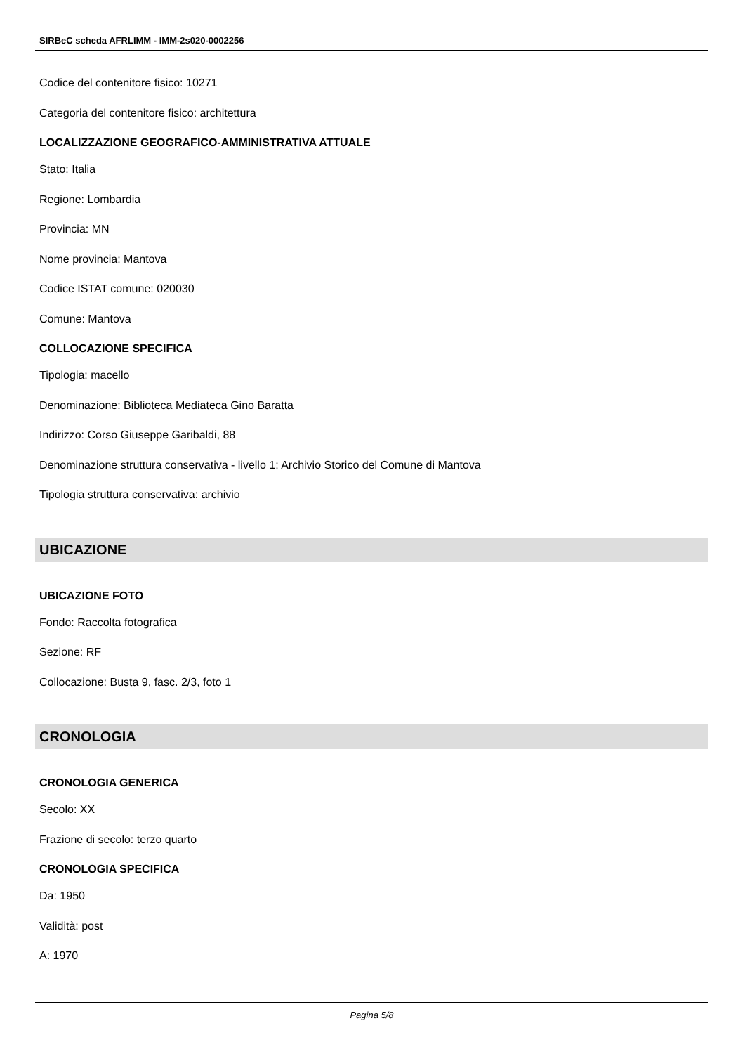SIRBeC scheda AFRLIMM - IMM-2s020-0002256
Codice del contenitore fisico: 10271
Categoria del contenitore fisico: architettura
LOCALIZZAZIONE GEOGRAFICO-AMMINISTRATIVA ATTUALE
Stato: Italia
Regione: Lombardia
Provincia: MN
Nome provincia: Mantova
Codice ISTAT comune: 020030
Comune: Mantova
COLLOCAZIONE SPECIFICA
Tipologia: macello
Denominazione: Biblioteca Mediateca Gino Baratta
Indirizzo: Corso Giuseppe Garibaldi, 88
Denominazione struttura conservativa - livello 1: Archivio Storico del Comune di Mantova
Tipologia struttura conservativa: archivio
UBICAZIONE
UBICAZIONE FOTO
Fondo: Raccolta fotografica
Sezione: RF
Collocazione: Busta 9, fasc. 2/3, foto 1
CRONOLOGIA
CRONOLOGIA GENERICA
Secolo: XX
Frazione di secolo: terzo quarto
CRONOLOGIA SPECIFICA
Da: 1950
Validità: post
A: 1970
Pagina 5/8